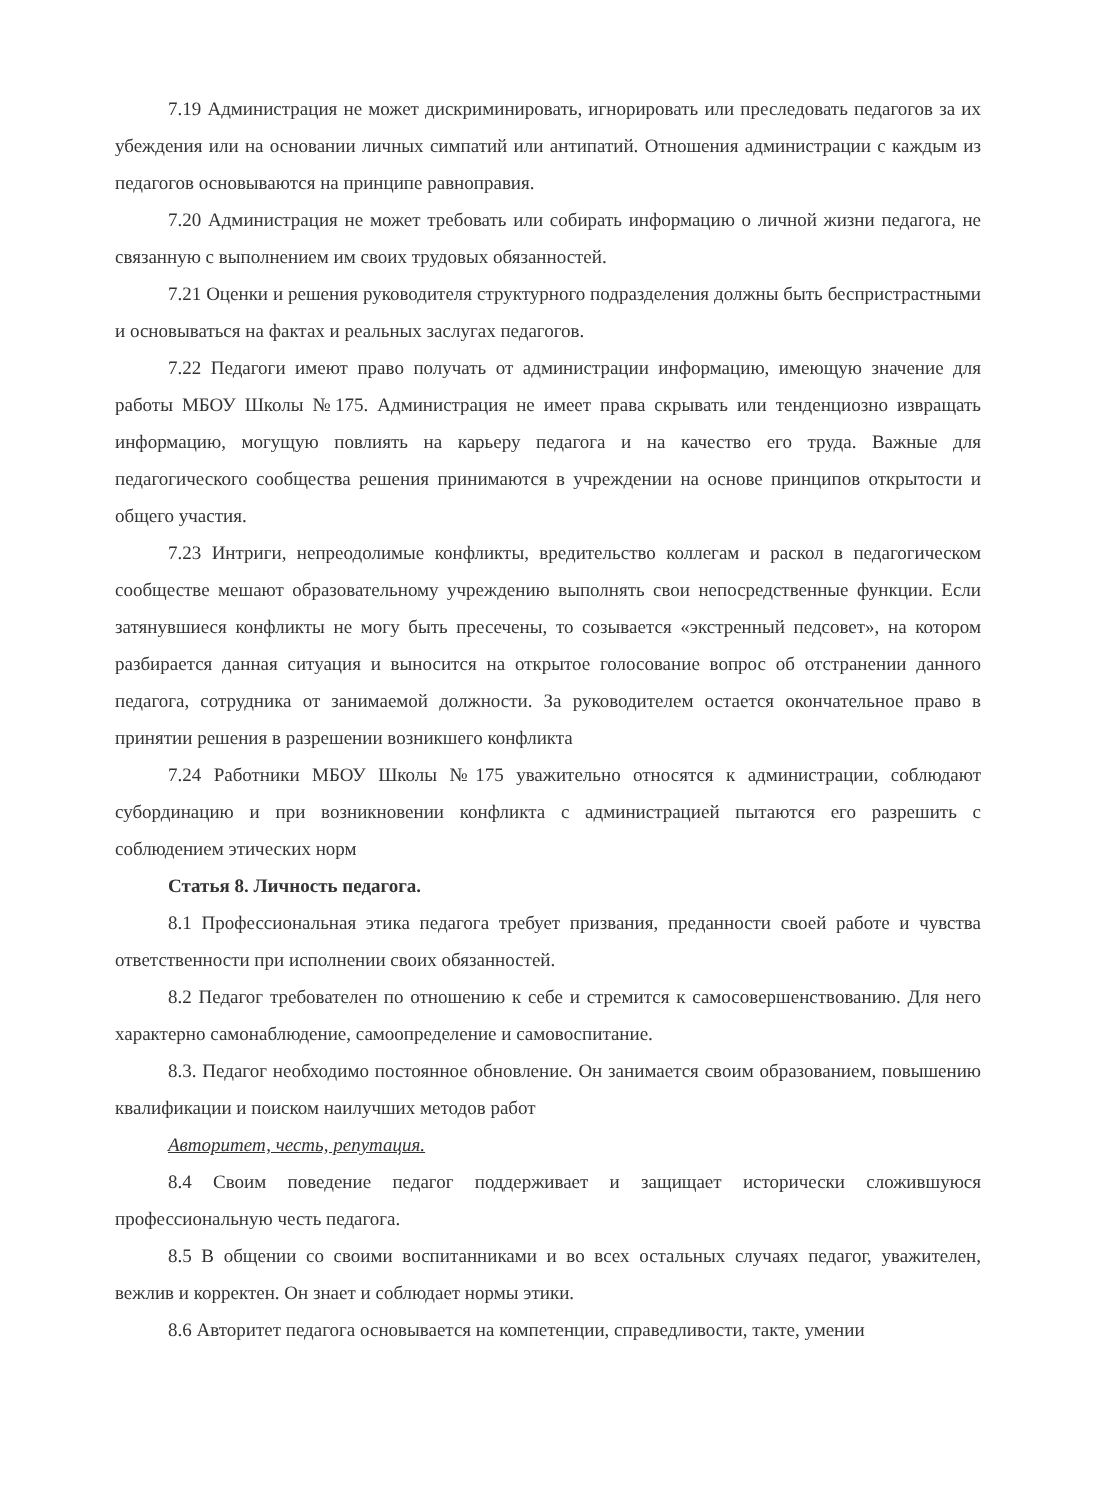7.19 Администрация не может дискриминировать, игнорировать или преследовать педагогов за их убеждения или на основании личных симпатий или антипатий. Отношения администрации с каждым из педагогов основываются на принципе равноправия.
7.20 Администрация не может требовать или собирать информацию о личной жизни педагога, не связанную с выполнением им своих трудовых обязанностей.
7.21 Оценки и решения руководителя структурного подразделения должны быть беспристрастными и основываться на фактах и реальных заслугах педагогов.
7.22 Педагоги имеют право получать от администрации информацию, имеющую значение для работы МБОУ Школы №175. Администрация не имеет права скрывать или тенденциозно извращать информацию, могущую повлиять на карьеру педагога и на качество его труда. Важные для педагогического сообщества решения принимаются в учреждении на основе принципов открытости и общего участия.
7.23 Интриги, непреодолимые конфликты, вредительство коллегам и раскол в педагогическом сообществе мешают образовательному учреждению выполнять свои непосредственные функции. Если затянувшиеся конфликты не могу быть пресечены, то созывается «экстренный педсовет», на котором разбирается данная ситуация и выносится на открытое голосование вопрос об отстранении данного педагога, сотрудника от занимаемой должности. За руководителем остается окончательное право в принятии решения в разрешении возникшего конфликта
7.24 Работники МБОУ Школы №175 уважительно относятся к администрации, соблюдают субординацию и при возникновении конфликта с администрацией пытаются его разрешить с соблюдением этических норм
Статья 8. Личность педагога.
8.1 Профессиональная этика педагога требует призвания, преданности своей работе и чувства ответственности при исполнении своих обязанностей.
8.2 Педагог требователен по отношению к себе и стремится к самосовершенствованию. Для него характерно самонаблюдение, самоопределение и самовоспитание.
8.3. Педагог необходимо постоянное обновление. Он занимается своим образованием, повышению квалификации и поиском наилучших методов работ
Авторитет, честь, репутация.
8.4 Своим поведение педагог поддерживает и защищает исторически сложившуюся профессиональную честь педагога.
8.5 В общении со своими воспитанниками и во всех остальных случаях педагог, уважителен, вежлив и корректен. Он знает и соблюдает нормы этики.
8.6 Авторитет педагога основывается на компетенции, справедливости, такте, умении